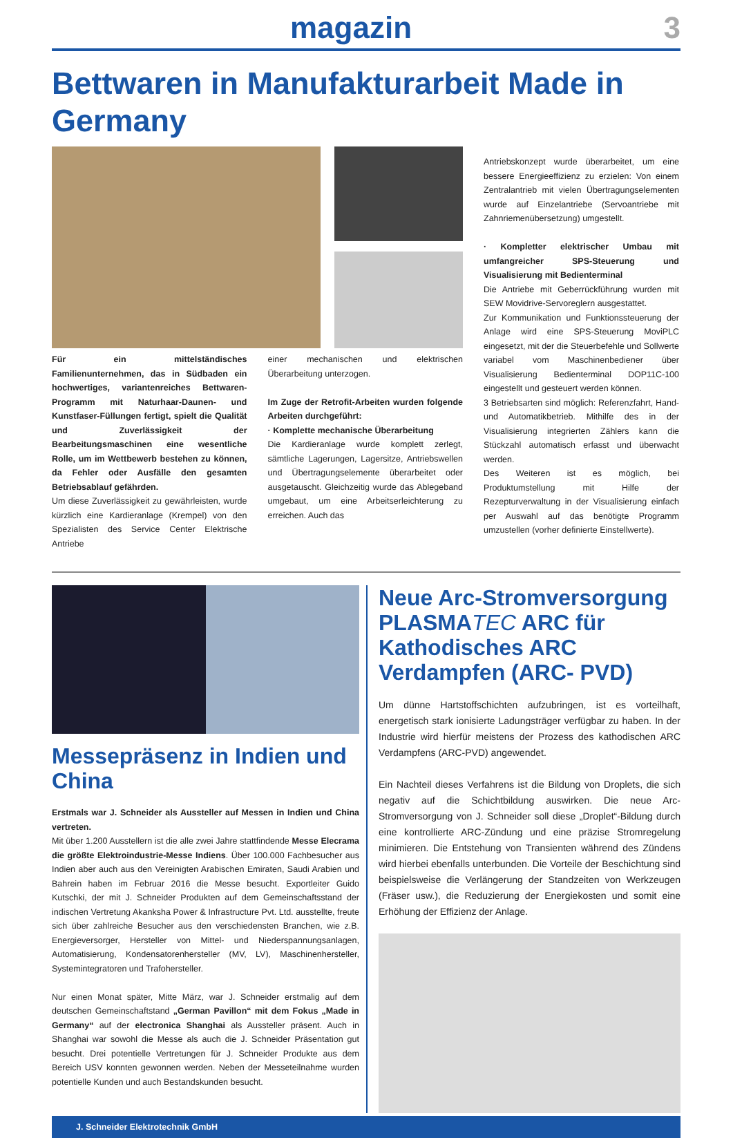magazin
3
Bettwaren in Manufakturarbeit Made in Germany
Für ein mittelständisches Familienunternehmen, das in Südbaden ein hochwertiges, variantenreiches Bettwaren-Programm mit Naturhaar-Daunen- und Kunstfaser-Füllungen fertigt, spielt die Qualität und Zuverlässigkeit der Bearbeitungsmaschinen eine wesentliche Rolle, um im Wettbewerb bestehen zu können, da Fehler oder Ausfälle den gesamten Betriebsablauf gefährden.
Um diese Zuverlässigkeit zu gewährleisten, wurde kürzlich eine Kardieranlage (Krempel) von den Spezialisten des Service Center Elektrische Antriebe
einer mechanischen und elektrischen Überarbeitung unterzogen.
Im Zuge der Retrofit-Arbeiten wurden folgende Arbeiten durchgeführt:
· Komplette mechanische Überarbeitung
Die Kardieranlage wurde komplett zerlegt, sämtliche Lagerungen, Lagersitze, Antriebswellen und Übertragungselemente überarbeitet oder ausgetauscht. Gleichzeitig wurde das Ablegeband umgebaut, um eine Arbeitserleichterung zu erreichen. Auch das
Antriebskonzept wurde überarbeitet, um eine bessere Energieeffizienz zu erzielen: Von einem Zentralantrieb mit vielen Übertragungselementen wurde auf Einzelantriebe (Servoantriebe mit Zahnriemenübersetzung) umgestellt.
· Kompletter elektrischer Umbau mit umfangreicher SPS-Steuerung und Visualisierung mit Bedienterminal
Die Antriebe mit Geberrückführung wurden mit SEW Movidrive-Servoreglern ausgestattet.
Zur Kommunikation und Funktionssteuerung der Anlage wird eine SPS-Steuerung MoviPLC eingesetzt, mit der die Steuerbefehle und Sollwerte variabel vom Maschinenbediener über Visualisierung Bedienterminal DOP11C-100 eingestellt und gesteuert werden können.
3 Betriebsarten sind möglich: Referenzfahrt, Hand- und Automatikbetrieb. Mithilfe des in der Visualisierung integrierten Zählers kann die Stückzahl automatisch erfasst und überwacht werden.
Des Weiteren ist es möglich, bei Produktumstellung mit Hilfe der Rezepturverwaltung in der Visualisierung einfach per Auswahl auf das benötigte Programm umzustellen (vorher definierte Einstellwerte).
Messepräsenz in Indien und China
Erstmals war J. Schneider als Aussteller auf Messen in Indien und China vertreten.
Mit über 1.200 Ausstellern ist die alle zwei Jahre stattfindende Messe Elecrama die größte Elektroindustrie-Messe Indiens. Über 100.000 Fachbesucher aus Indien aber auch aus den Vereinigten Arabischen Emiraten, Saudi Arabien und Bahrein haben im Februar 2016 die Messe besucht. Exportleiter Guido Kutschki, der mit J. Schneider Produkten auf dem Gemeinschaftsstand der indischen Vertretung Akanksha Power & Infrastructure Pvt. Ltd. ausstellte, freute sich über zahlreiche Besucher aus den verschiedensten Branchen, wie z.B. Energieversorger, Hersteller von Mittel- und Niederspannungsanlagen, Automatisierung, Kondensatorenhersteller (MV, LV), Maschinenhersteller, Systemintegratoren und Trafohersteller.
Nur einen Monat später, Mitte März, war J. Schneider erstmalig auf dem deutschen Gemeinschaftstand „German Pavillon“ mit dem Fokus „Made in Germany“ auf der electronica Shanghai als Aussteller präsent. Auch in Shanghai war sowohl die Messe als auch die J. Schneider Präsentation gut besucht. Drei potentielle Vertretungen für J. Schneider Produkte aus dem Bereich USV konnten gewonnen werden. Neben der Messeteilnahme wurden potentielle Kunden und auch Bestandskunden besucht.
Neue Arc-Stromversorgung PLASMATEC ARC für Kathodisches ARC Verdampfen (ARC- PVD)
Um dünne Hartstoffschichten aufzubringen, ist es vorteilhaft, energetisch stark ionisierte Ladungsträger verfügbar zu haben. In der Industrie wird hierfür meistens der Prozess des kathodischen ARC Verdampfens (ARC-PVD) angewendet.
Ein Nachteil dieses Verfahrens ist die Bildung von Droplets, die sich negativ auf die Schichtbildung auswirken. Die neue Arc-Stromversorgung von J. Schneider soll diese „Droplet“-Bildung durch eine kontrollierte ARC-Zündung und eine präzise Stromregelung minimieren. Die Entstehung von Transienten während des Zündens wird hierbei ebenfalls unterbunden. Die Vorteile der Beschichtung sind beispielsweise die Verlängerung der Standzeiten von Werkzeugen (Fräser usw.), die Reduzierung der Energiekosten und somit eine Erhöhung der Effizienz der Anlage.
J. Schneider Elektrotechnik GmbH